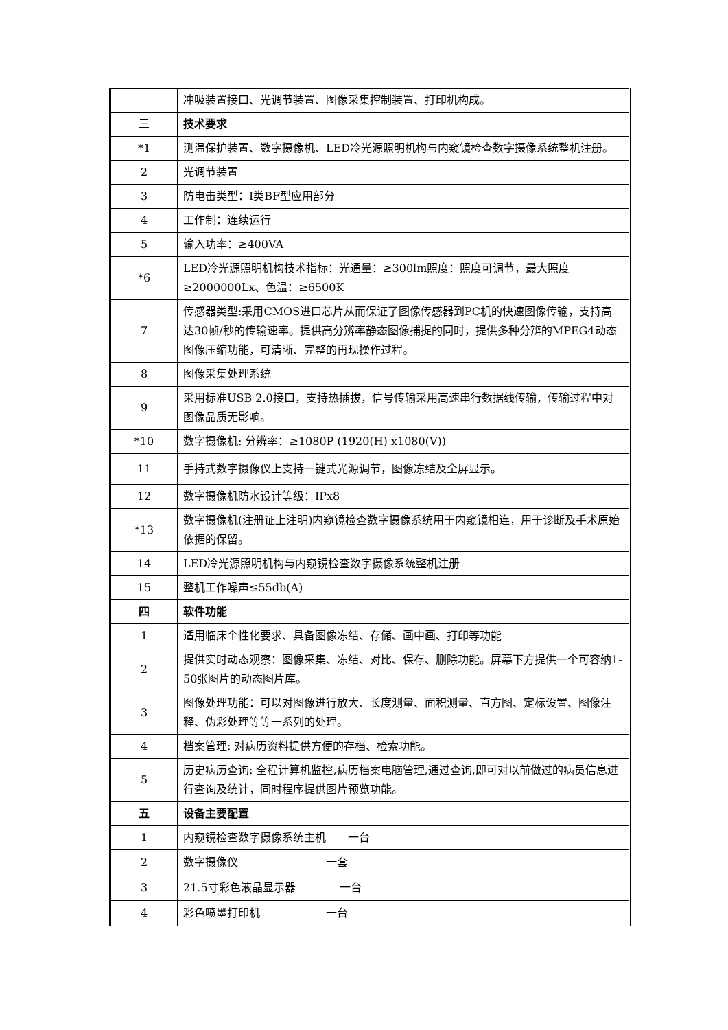| | 冲吸装置接口、光调节装置、图像采集控制装置、打印机构成。 |
| 三 | 技术要求 |
| *1 | 测温保护装置、数字摄像机、LED冷光源照明机构与内窥镜检查数字摄像系统整机注册。 |
| 2 | 光调节装置 |
| 3 | 防电击类型：I类BF型应用部分 |
| 4 | 工作制：连续运行 |
| 5 | 输入功率：≥400VA |
| *6 | LED冷光源照明机构技术指标：光通量：≥300lm照度：照度可调节，最大照度≥2000000Lx、色温：≥6500K |
| 7 | 传感器类型:采用CMOS进口芯片从而保证了图像传感器到PC机的快速图像传输，支持高达30帧/秒的传输速率。提供高分辨率静态图像捕捉的同时，提供多种分辨的MPEG4动态图像压缩功能，可清晰、完整的再现操作过程。 |
| 8 | 图像采集处理系统 |
| 9 | 采用标准USB 2.0接口，支持热插拔，信号传输采用高速串行数据线传输，传输过程中对图像品质无影响。 |
| *10 | 数字摄像机: 分辨率：≥1080P (1920(H) x1080(V)) |
| 11 | 手持式数字摄像仪上支持一键式光源调节，图像冻结及全屏显示。 |
| 12 | 数字摄像机防水设计等级：IPx8 |
| *13 | 数字摄像机(注册证上注明)内窥镜检查数字摄像系统用于内窥镜相连，用于诊断及手术原始依据的保留。 |
| 14 | LED冷光源照明机构与内窥镜检查数字摄像系统整机注册 |
| 15 | 整机工作噪声≤55db(A) |
| 四 | 软件功能 |
| 1 | 适用临床个性化要求、具备图像冻结、存储、画中画、打印等功能 |
| 2 | 提供实时动态观察：图像采集、冻结、对比、保存、删除功能。屏幕下方提供一个可容纳1-50张图片的动态图片库。 |
| 3 | 图像处理功能：可以对图像进行放大、长度测量、面积测量、直方图、定标设置、图像注释、伪彩处理等等一系列的处理。 |
| 4 | 档案管理: 对病历资料提供方便的存档、检索功能。 |
| 5 | 历史病历查询: 全程计算机监控,病历档案电脑管理,通过查询,即可对以前做过的病员信息进行查询及统计，同时程序提供图片预览功能。 |
| 五 | 设备主要配置 |
| 1 | 内窥镜检查数字摄像系统主机 一台 |
| 2 | 数字摄像仪 一套 |
| 3 | 21.5寸彩色液晶显示器 一台 |
| 4 | 彩色喷墨打印机 一台 |